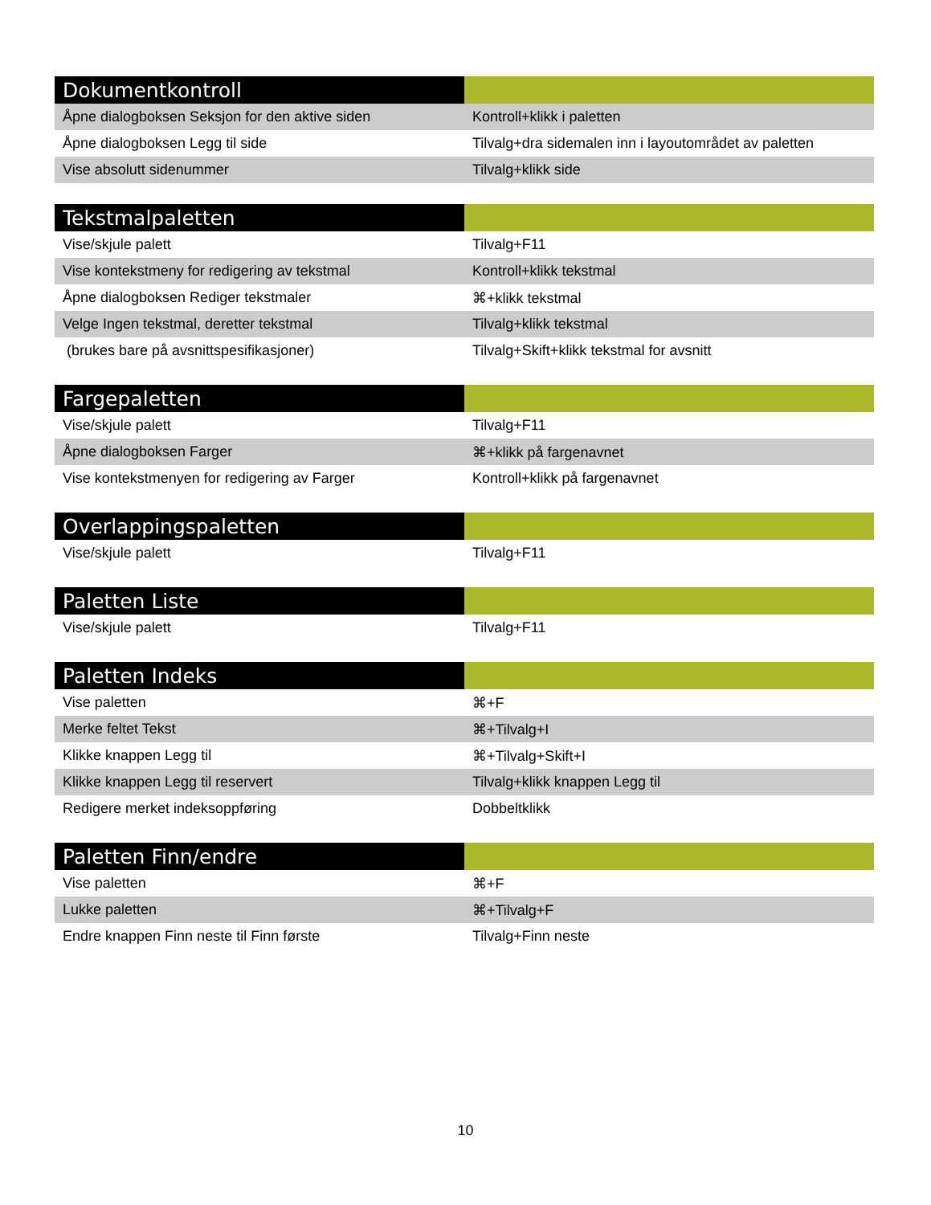| Dokumentkontroll | |
| --- | --- |
| Åpne dialogboksen Seksjon for den aktive siden | Kontroll+klikk i paletten |
| Åpne dialogboksen Legg til side | Tilvalg+dra sidemalen inn i layoutområdet av paletten |
| Vise absolutt sidenummer | Tilvalg+klikk side |
| Tekstmalpaletten | |
| --- | --- |
| Vise/skjule palett | Tilvalg+F11 |
| Vise kontekstmeny for redigering av tekstmal | Kontroll+klikk tekstmal |
| Åpne dialogboksen Rediger tekstmaler | ⌘+klikk tekstmal |
| Velge Ingen tekstmal, deretter tekstmal | Tilvalg+klikk tekstmal |
| (brukes bare på avsnittspesifikasjoner) | Tilvalg+Skift+klikk tekstmal for avsnitt |
| Fargepaletten | |
| --- | --- |
| Vise/skjule palett | Tilvalg+F11 |
| Åpne dialogboksen Farger | ⌘+klikk på fargenavnet |
| Vise kontekstmenyen for redigering av Farger | Kontroll+klikk på fargenavnet |
| Overlappingspaletten | |
| --- | --- |
| Vise/skjule palett | Tilvalg+F11 |
| Paletten Liste | |
| --- | --- |
| Vise/skjule palett | Tilvalg+F11 |
| Paletten Indeks | |
| --- | --- |
| Vise paletten | ⌘+F |
| Merke feltet Tekst | ⌘+Tilvalg+I |
| Klikke knappen Legg til | ⌘+Tilvalg+Skift+I |
| Klikke knappen Legg til reservert | Tilvalg+klikk knappen Legg til |
| Redigere merket indeksoppføring | Dobbeltklikk |
| Paletten Finn/endre | |
| --- | --- |
| Vise paletten | ⌘+F |
| Lukke paletten | ⌘+Tilvalg+F |
| Endre knappen Finn neste til Finn første | Tilvalg+Finn neste |
10